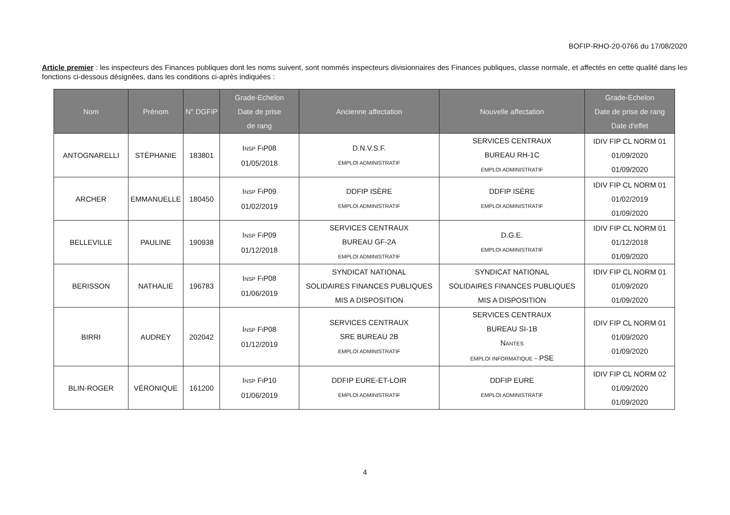BOFIP-RHO-20-0766 du 17/08/2020
Article premier : les inspecteurs des Finances publiques dont les noms suivent, sont nommés inspecteurs divisionnaires des Finances publiques, classe normale, et affectés en cette qualité dans les fonctions ci-dessous désignées, dans les conditions ci-après indiquées :
| Nom | Prénom | N° DGFiP | Grade-Echelon Date de prise de rang | Ancienne affectation | Nouvelle affectation | Grade-Echelon Date de prise de rang Date d'effet |
| --- | --- | --- | --- | --- | --- | --- |
| ANTOGNARELLI | STÉPHANIE | 183801 | I NSP F I P08 01/05/2018 | D.N.V.S.F. EMPLOI ADMINISTRATIF | SERVICES CENTRAUX BUREAU RH-1C EMPLOI ADMINISTRATIF | IDIV FIP CL NORM 01 01/09/2020 01/09/2020 |
| ARCHER | EMMANUELLE | 180450 | I NSP F I P09 01/02/2019 | DDFIP ISÈRE EMPLOI ADMINISTRATIF | DDFIP ISÈRE EMPLOI ADMINISTRATIF | IDIV FIP CL NORM 01 01/02/2019 01/09/2020 |
| BELLEVILLE | PAULINE | 190938 | I NSP F I P09 01/12/2018 | SERVICES CENTRAUX BUREAU GF-2A EMPLOI ADMINISTRATIF | D.G.E. EMPLOI ADMINISTRATIF | IDIV FIP CL NORM 01 01/12/2018 01/09/2020 |
| BERISSON | NATHALIE | 196783 | I NSP F I P08 01/06/2019 | SYNDICAT NATIONAL SOLIDAIRES FINANCES PUBLIQUES MIS A DISPOSITION | SYNDICAT NATIONAL SOLIDAIRES FINANCES PUBLIQUES MIS A DISPOSITION | IDIV FIP CL NORM 01 01/09/2020 01/09/2020 |
| BIRRI | AUDREY | 202042 | I NSP F I P08 01/12/2019 | SERVICES CENTRAUX SRE BUREAU 2B EMPLOI ADMINISTRATIF | SERVICES CENTRAUX BUREAU SI-1B N ANTES EMPLOI INFORMATIQUE - PSE | IDIV FIP CL NORM 01 01/09/2020 01/09/2020 |
| BLIN-ROGER | VÉRONIQUE | 161200 | I NSP F I P10 01/06/2019 | DDFIP EURE-ET-LOIR EMPLOI ADMINISTRATIF | DDFIP EURE EMPLOI ADMINISTRATIF | IDIV FIP CL NORM 02 01/09/2020 01/09/2020 |
4